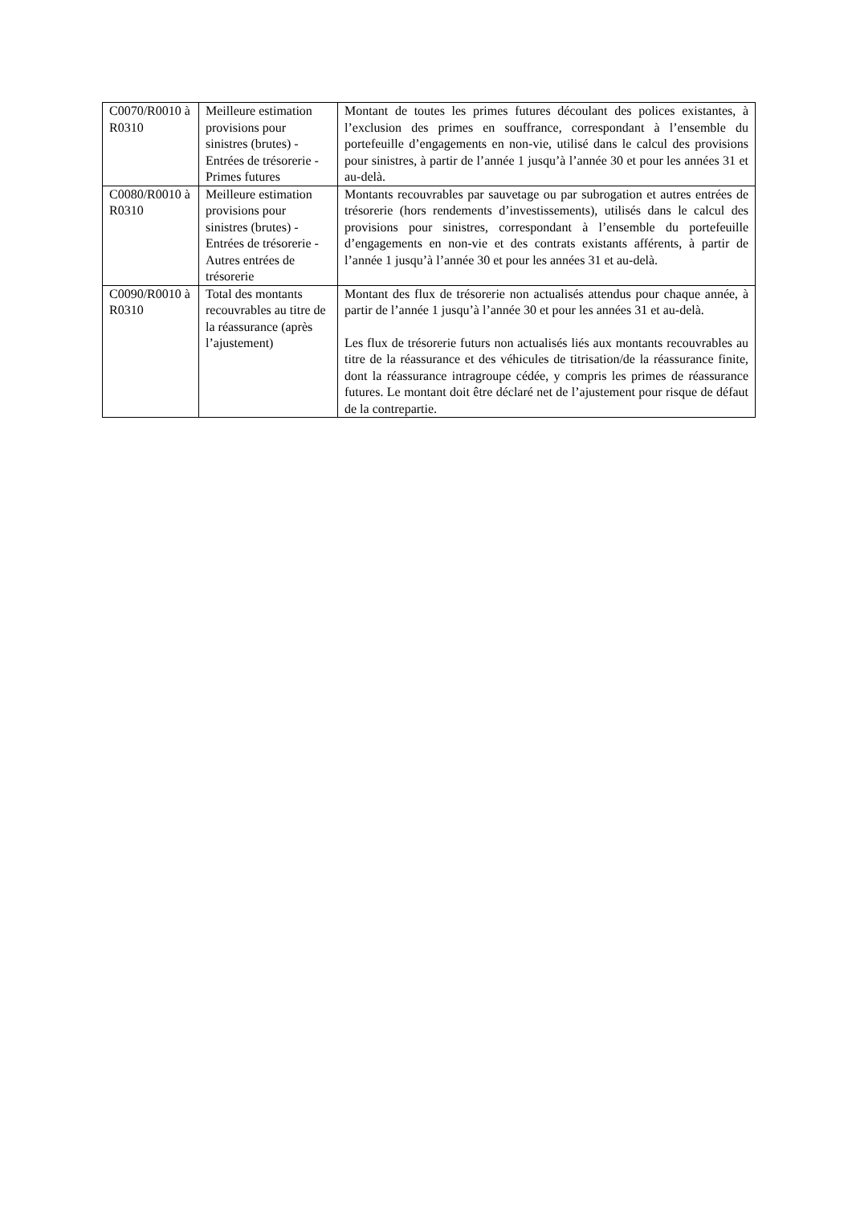| C0070/R0010 à R0310 | Meilleure estimation provisions pour sinistres (brutes) - Entrées de trésorerie - Primes futures | Montant de toutes les primes futures découlant des polices existantes, à l’exclusion des primes en souffrance, correspondant à l’ensemble du portefeuille d’engagements en non-vie, utilisé dans le calcul des provisions pour sinistres, à partir de l’année 1 jusqu’à l’année 30 et pour les années 31 et au-delà. |
| C0080/R0010 à R0310 | Meilleure estimation provisions pour sinistres (brutes) - Entrées de trésorerie - Autres entrées de trésorerie | Montants recouvrables par sauvetage ou par subrogation et autres entrées de trésorerie (hors rendements d’investissements), utilisés dans le calcul des provisions pour sinistres, correspondant à l’ensemble du portefeuille d’engagements en non-vie et des contrats existants afférents, à partir de l’année 1 jusqu’à l’année 30 et pour les années 31 et au-delà. |
| C0090/R0010 à R0310 | Total des montants recouvrables au titre de la réassurance (après l’ajustement) | Montant des flux de trésorerie non actualisés attendus pour chaque année, à partir de l’année 1 jusqu’à l’année 30 et pour les années 31 et au-delà. Les flux de trésorerie futurs non actualisés liés aux montants recouvrables au titre de la réassurance et des véhicules de titrisation/de la réassurance finite, dont la réassurance intragroupe cédée, y compris les primes de réassurance futures. Le montant doit être déclaré net de l’ajustement pour risque de défaut de la contrepartie. |